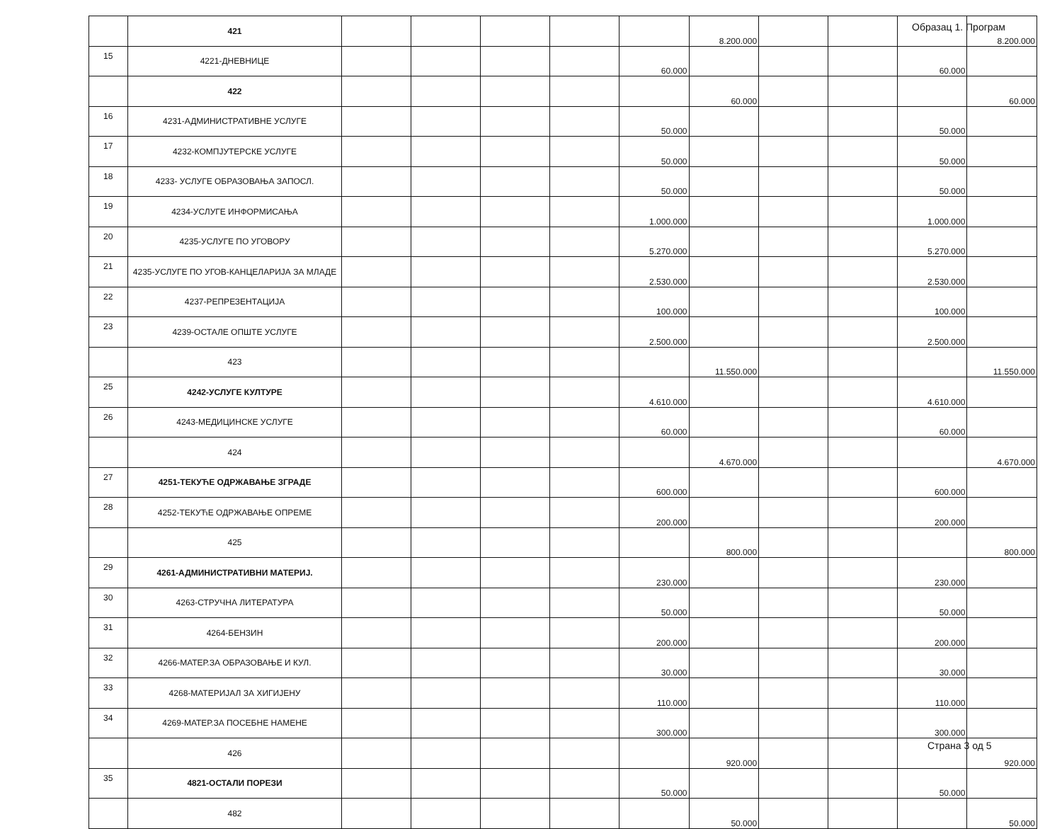Образац 1. Програм
| | 421 | | | | | | 8.200.000 | | | | 8.200.000 |
| 15 | 4221-ДНЕВНИЦЕ | | | | | 60.000 | | | | 60.000 | |
| | 422 | | | | | | 60.000 | | | | 60.000 |
| 16 | 4231-АДМИНИСТРАТИВНЕ УСЛУГЕ | | | | | 50.000 | | | | 50.000 | |
| 17 | 4232-КОМПЈУТЕРСКЕ УСЛУГЕ | | | | | 50.000 | | | | 50.000 | |
| 18 | 4233- УСЛУГЕ ОБРАЗОВАЊА ЗАПОСЛ. | | | | | 50.000 | | | | 50.000 | |
| 19 | 4234-УСЛУГЕ ИНФОРМИСАЊА | | | | | 1.000.000 | | | | 1.000.000 | |
| 20 | 4235-УСЛУГЕ ПО УГОВОРУ | | | | | 5.270.000 | | | | 5.270.000 | |
| 21 | 4235-УСЛУГЕ ПО УГОВ-КАНЦЕЛАРИЈА ЗА МЛАДЕ | | | | | 2.530.000 | | | | 2.530.000 | |
| 22 | 4237-РЕПРЕЗЕНТАЦИЈА | | | | | 100.000 | | | | 100.000 | |
| 23 | 4239-ОСТАЛЕ ОПШТЕ УСЛУГЕ | | | | | 2.500.000 | | | | 2.500.000 | |
| | 423 | | | | | | 11.550.000 | | | | 11.550.000 |
| 25 | 4242-УСЛУГЕ КУЛТУРЕ | | | | | 4.610.000 | | | | 4.610.000 | |
| 26 | 4243-МЕДИЦИНСКЕ УСЛУГЕ | | | | | 60.000 | | | | 60.000 | |
| | 424 | | | | | | 4.670.000 | | | | 4.670.000 |
| 27 | 4251-ТЕКУЋЕ ОДРЖАВАЊЕ ЗГРАДЕ | | | | | 600.000 | | | | 600.000 | |
| 28 | 4252-ТЕКУЋЕ ОДРЖАВАЊЕ ОПРЕМЕ | | | | | 200.000 | | | | 200.000 | |
| | 425 | | | | | | 800.000 | | | | 800.000 |
| 29 | 4261-АДМИНИСТРАТИВНИ МАТЕРИЈ. | | | | | 230.000 | | | | 230.000 | |
| 30 | 4263-СТРУЧНА ЛИТЕРАТУРА | | | | | 50.000 | | | | 50.000 | |
| 31 | 4264-БЕНЗИН | | | | | 200.000 | | | | 200.000 | |
| 32 | 4266-МАТЕР.ЗА ОБРАЗОВАЊЕ И КУЛ. | | | | | 30.000 | | | | 30.000 | |
| 33 | 4268-МАТЕРИЈАЛ ЗА ХИГИЈЕНУ | | | | | 110.000 | | | | 110.000 | |
| 34 | 4269-МАТЕР.ЗА ПОСЕБНЕ НАМЕНЕ | | | | | 300.000 | | | | 300.000 | |
| | 426 | | | | | | 920.000 | | | | 920.000 |
| 35 | 4821-ОСТАЛИ ПОРЕЗИ | | | | | 50.000 | | | | 50.000 | |
| | 482 | | | | | | 50.000 | | | | 50.000 |
Страна 3 од 5